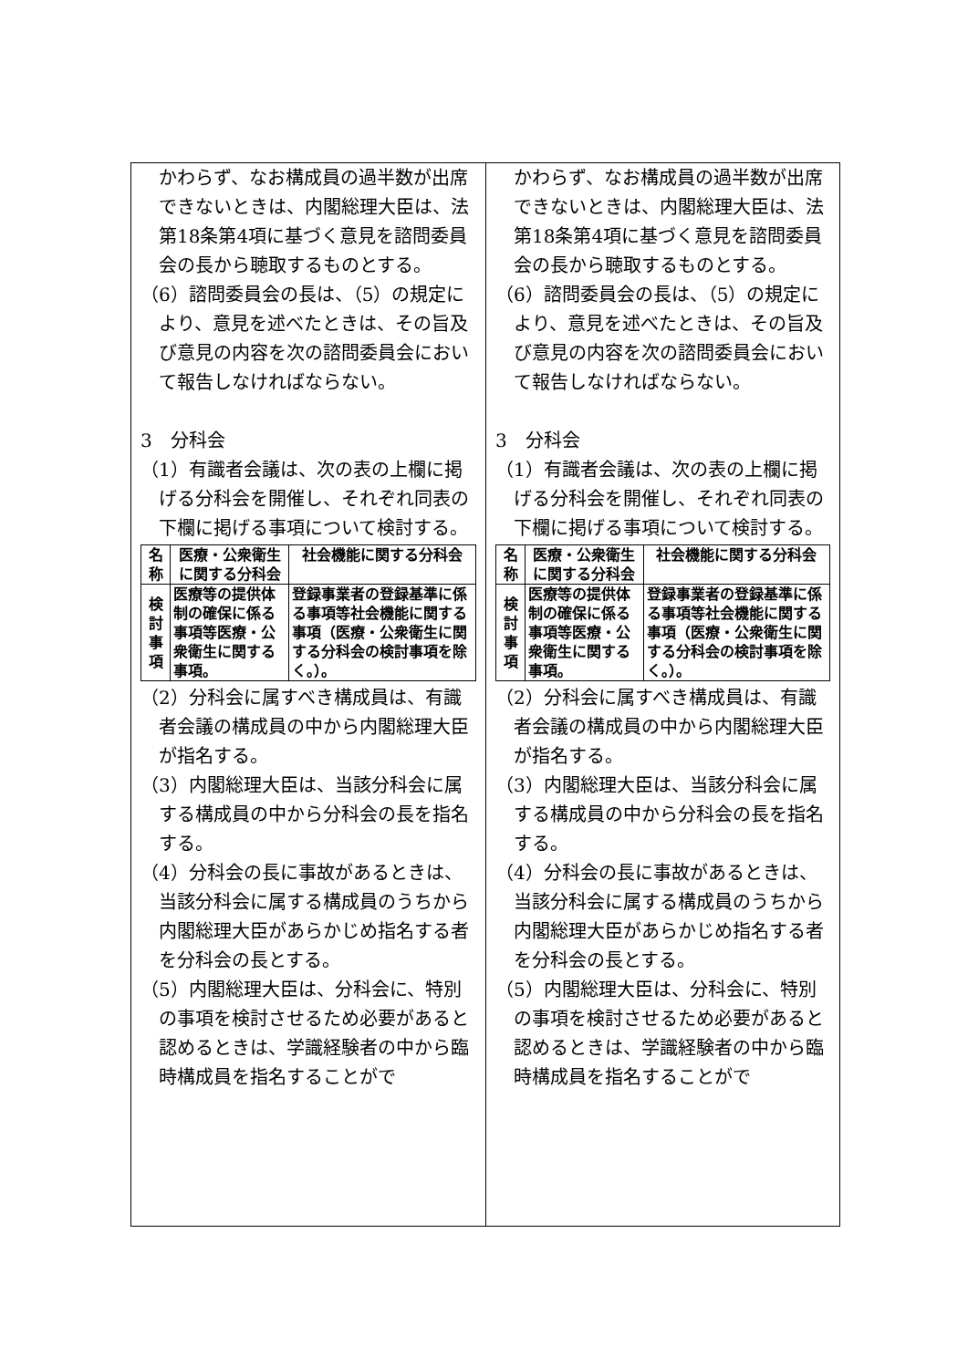かわらず、なお構成員の過半数が出席できないときは、内閣総理大臣は、法第18条第4項に基づく意見を諮問委員会の長から聴取するものとする。
（6）諮問委員会の長は、（5）の規定により、意見を述べたときは、その旨及び意見の内容を次の諮問委員会において報告しなければならない。
3　分科会
（1）有識者会議は、次の表の上欄に掲げる分科会を開催し、それぞれ同表の下欄に掲げる事項について検討する。
| 名称 | 医療・公衆衛生に関する分科会 | 社会機能に関する分科会 |
| --- | --- | --- |
| 検討事項 | 医療等の提供体制の確保に係る事項等医療・公衆衛生に関する事項。 | 登録事業者の登録基準に係る事項等社会機能に関する事項（医療・公衆衛生に関する分科会の検討事項を除く。）。 |
（2）分科会に属すべき構成員は、有識者会議の構成員の中から内閣総理大臣が指名する。
（3）内閣総理大臣は、当該分科会に属する構成員の中から分科会の長を指名する。
（4）分科会の長に事故があるときは、当該分科会に属する構成員のうちから内閣総理大臣があらかじめ指名する者を分科会の長とする。
（5）内閣総理大臣は、分科会に、特別の事項を検討させるため必要があると認めるときは、学識経験者の中から臨時構成員を指名することがで
かわらず、なお構成員の過半数が出席できないときは、内閣総理大臣は、法第18条第4項に基づく意見を諮問委員会の長から聴取するものとする。
（6）諮問委員会の長は、（5）の規定により、意見を述べたときは、その旨及び意見の内容を次の諮問委員会において報告しなければならない。
3　分科会
（1）有識者会議は、次の表の上欄に掲げる分科会を開催し、それぞれ同表の下欄に掲げる事項について検討する。
| 名称 | 医療・公衆衛生に関する分科会 | 社会機能に関する分科会 |
| --- | --- | --- |
| 検討事項 | 医療等の提供体制の確保に係る事項等医療・公衆衛生に関する事項。 | 登録事業者の登録基準に係る事項等社会機能に関する事項（医療・公衆衛生に関する分科会の検討事項を除く。）。 |
（2）分科会に属すべき構成員は、有識者会議の構成員の中から内閣総理大臣が指名する。
（3）内閣総理大臣は、当該分科会に属する構成員の中から分科会の長を指名する。
（4）分科会の長に事故があるときは、当該分科会に属する構成員のうちから内閣総理大臣があらかじめ指名する者を分科会の長とする。
（5）内閣総理大臣は、分科会に、特別の事項を検討させるため必要があると認めるときは、学識経験者の中から臨時構成員を指名することがで